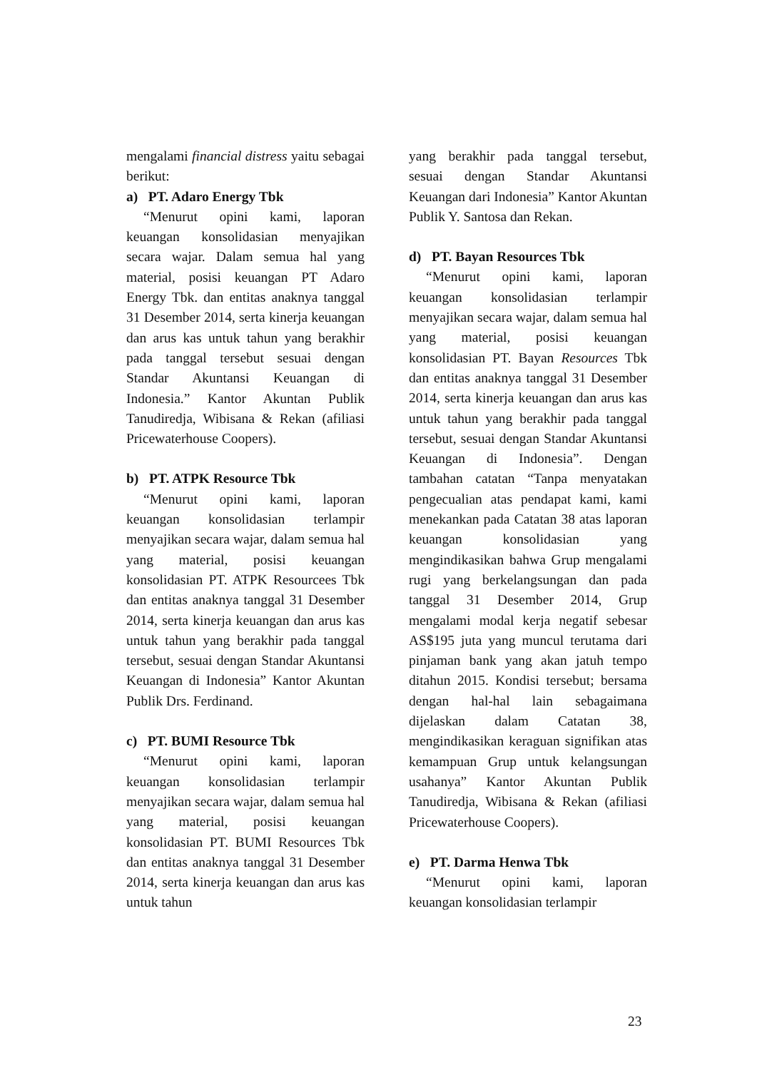mengalami financial distress yaitu sebagai berikut:
a) PT. Adaro Energy Tbk
“Menurut opini kami, laporan keuangan konsolidasian menyajikan secara wajar. Dalam semua hal yang material, posisi keuangan PT Adaro Energy Tbk. dan entitas anaknya tanggal 31 Desember 2014, serta kinerja keuangan dan arus kas untuk tahun yang berakhir pada tanggal tersebut sesuai dengan Standar Akuntansi Keuangan di Indonesia.” Kantor Akuntan Publik Tanudiredja, Wibisana & Rekan (afiliasi Pricewaterhouse Coopers).
b) PT. ATPK Resource Tbk
“Menurut opini kami, laporan keuangan konsolidasian terlampir menyajikan secara wajar, dalam semua hal yang material, posisi keuangan konsolidasian PT. ATPK Resourcees Tbk dan entitas anaknya tanggal 31 Desember 2014, serta kinerja keuangan dan arus kas untuk tahun yang berakhir pada tanggal tersebut, sesuai dengan Standar Akuntansi Keuangan di Indonesia” Kantor Akuntan Publik Drs. Ferdinand.
c) PT. BUMI Resource Tbk
“Menurut opini kami, laporan keuangan konsolidasian terlampir menyajikan secara wajar, dalam semua hal yang material, posisi keuangan konsolidasian PT. BUMI Resources Tbk dan entitas anaknya tanggal 31 Desember 2014, serta kinerja keuangan dan arus kas untuk tahun
yang berakhir pada tanggal tersebut, sesuai dengan Standar Akuntansi Keuangan dari Indonesia” Kantor Akuntan Publik Y. Santosa dan Rekan.
d) PT. Bayan Resources Tbk
“Menurut opini kami, laporan keuangan konsolidasian terlampir menyajikan secara wajar, dalam semua hal yang material, posisi keuangan konsolidasian PT. Bayan Resources Tbk dan entitas anaknya tanggal 31 Desember 2014, serta kinerja keuangan dan arus kas untuk tahun yang berakhir pada tanggal tersebut, sesuai dengan Standar Akuntansi Keuangan di Indonesia”. Dengan tambahan catatan “Tanpa menyatakan pengecualian atas pendapat kami, kami menekankan pada Catatan 38 atas laporan keuangan konsolidasian yang mengindikasikan bahwa Grup mengalami rugi yang berkelangsungan dan pada tanggal 31 Desember 2014, Grup mengalami modal kerja negatif sebesar AS$195 juta yang muncul terutama dari pinjaman bank yang akan jatuh tempo ditahun 2015. Kondisi tersebut; bersama dengan hal-hal lain sebagaimana dijelaskan dalam Catatan 38, mengindikasikan keraguan signifikan atas kemampuan Grup untuk kelangsungan usahanya” Kantor Akuntan Publik Tanudiredja, Wibisana & Rekan (afiliasi Pricewaterhouse Coopers).
e) PT. Darma Henwa Tbk
“Menurut opini kami, laporan keuangan konsolidasian terlampir
23